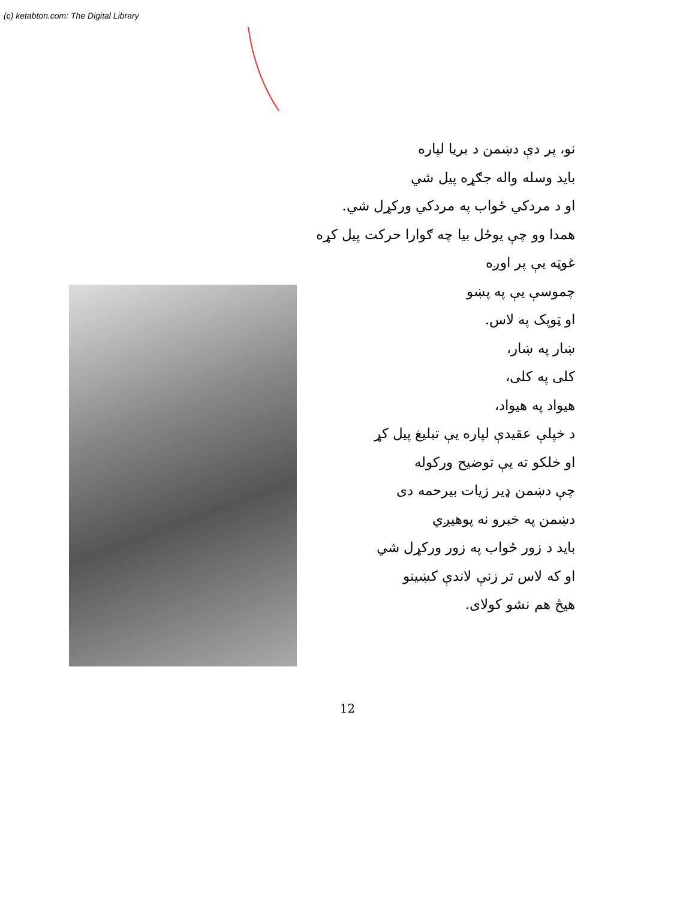(c) ketabton.com: The Digital Library
نو، پر دې دښمن د بریا لپاره
باید وسله واله جګړه پیل شي
او د مردکي ځواب په مردکي ورکړل شي.
همدا وو چې یوځل بیا چه ګوارا حرکت پیل کړه
غوټه یې پر اوږه
چموسې یې په پښو
او ټوپک په لاس.
ښار په ښار،
کلی په کلی،
هیواد په هیواد،
د خپلې عقیدې لپاره یې تبلیغ پیل کړ
او خلکو ته یې توضیح ورکوله
چې دښمن ډیر زیات بیرحمه دی
دښمن په خبرو نه پوهیږي
باید د زور ځواب په زور ورکړل شي
او که لاس تر زنې لاندې کښینو
هیڅ هم نشو کولای.
12